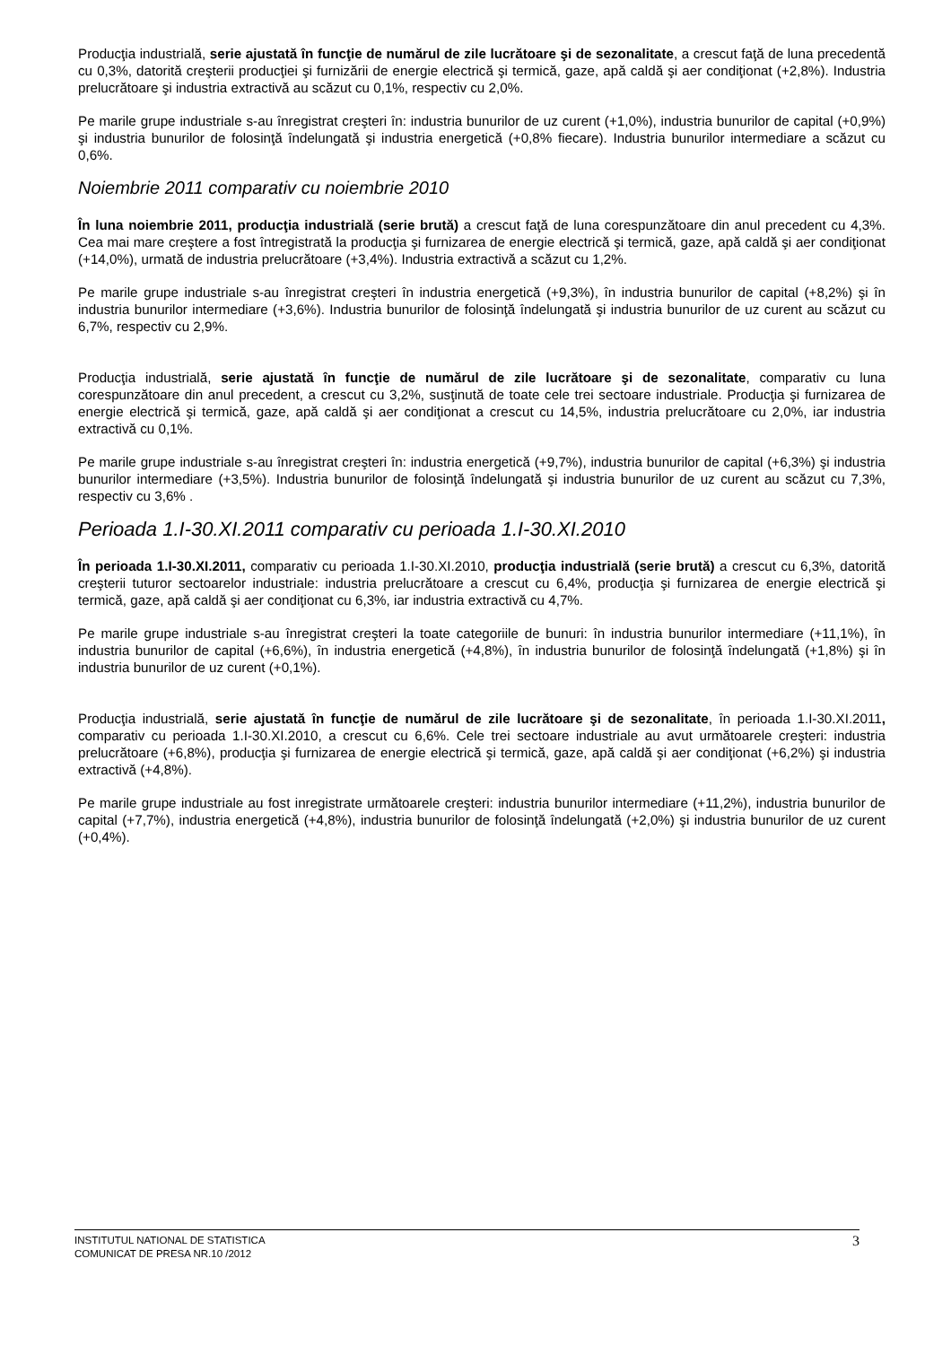Producţia industrială, serie ajustată în funcţie de numărul de zile lucrătoare şi de sezonalitate, a crescut faţă de luna precedentă cu 0,3%, datorită creşterii producţiei şi furnizării de energie electrică şi termică, gaze, apă caldă şi aer condiţionat (+2,8%). Industria prelucrătoare şi industria extractivă au scăzut cu 0,1%, respectiv cu 2,0%.
Pe marile grupe industriale s-au înregistrat creşteri în: industria bunurilor de uz curent (+1,0%), industria bunurilor de capital (+0,9%) şi industria bunurilor de folosinţă îndelungată şi industria energetică (+0,8% fiecare). Industria bunurilor intermediare a scăzut cu 0,6%.
Noiembrie 2011 comparativ cu noiembrie 2010
În luna noiembrie 2011, producţia industrială (serie brută) a crescut faţă de luna corespunzătoare din anul precedent cu 4,3%. Cea mai mare creştere a fost întregistrată la producţia şi furnizarea de energie electrică şi termică, gaze, apă caldă şi aer condiţionat (+14,0%), urmată de industria prelucrătoare (+3,4%). Industria extractivă a scăzut cu 1,2%.
Pe marile grupe industriale s-au înregistrat creşteri în industria energetică (+9,3%), în industria bunurilor de capital (+8,2%) şi în industria bunurilor intermediare (+3,6%). Industria bunurilor de folosinţă îndelungată şi industria bunurilor de uz curent au scăzut cu 6,7%, respectiv cu 2,9%.
Producţia industrială, serie ajustată în funcţie de numărul de zile lucrătoare şi de sezonalitate, comparativ cu luna corespunzătoare din anul precedent, a crescut cu 3,2%, susţinută de toate cele trei sectoare industriale. Producţia şi furnizarea de energie electrică şi termică, gaze, apă caldă şi aer condiţionat a crescut cu 14,5%, industria prelucrătoare cu 2,0%, iar industria extractivă cu 0,1%.
Pe marile grupe industriale s-au înregistrat creşteri în: industria energetică (+9,7%), industria bunurilor de capital (+6,3%) şi industria bunurilor intermediare (+3,5%). Industria bunurilor de folosinţă îndelungată şi industria bunurilor de uz curent au scăzut cu 7,3%, respectiv cu 3,6% .
Perioada 1.I-30.XI.2011 comparativ cu perioada 1.I-30.XI.2010
În perioada 1.I-30.XI.2011, comparativ cu perioada 1.I-30.XI.2010, producţia industrială (serie brută) a crescut cu 6,3%, datorită creşterii tuturor sectoarelor industriale: industria prelucrătoare a crescut cu 6,4%, producţia şi furnizarea de energie electrică şi termică, gaze, apă caldă şi aer condiţionat cu 6,3%, iar industria extractivă cu 4,7%.
Pe marile grupe industriale s-au înregistrat creşteri la toate categoriile de bunuri: în industria bunurilor intermediare (+11,1%), în industria bunurilor de capital (+6,6%), în industria energetică (+4,8%), în industria bunurilor de folosinţă îndelungată (+1,8%) şi în industria bunurilor de uz curent (+0,1%).
Producţia industrială, serie ajustată în funcţie de numărul de zile lucrătoare şi de sezonalitate, în perioada 1.I-30.XI.2011, comparativ cu perioada 1.I-30.XI.2010, a crescut cu 6,6%. Cele trei sectoare industriale au avut următoarele creşteri: industria prelucrătoare (+6,8%), producţia şi furnizarea de energie electrică şi termică, gaze, apă caldă şi aer condiţionat (+6,2%) şi industria extractivă (+4,8%).
Pe marile grupe industriale au fost inregistrate următoarele creşteri: industria bunurilor intermediare (+11,2%), industria bunurilor de capital (+7,7%), industria energetică (+4,8%), industria bunurilor de folosinţă îndelungată (+2,0%) şi industria bunurilor de uz curent (+0,4%).
INSTITUTUL NATIONAL DE STATISTICA
COMUNICAT DE PRESA NR.10 /2012
3